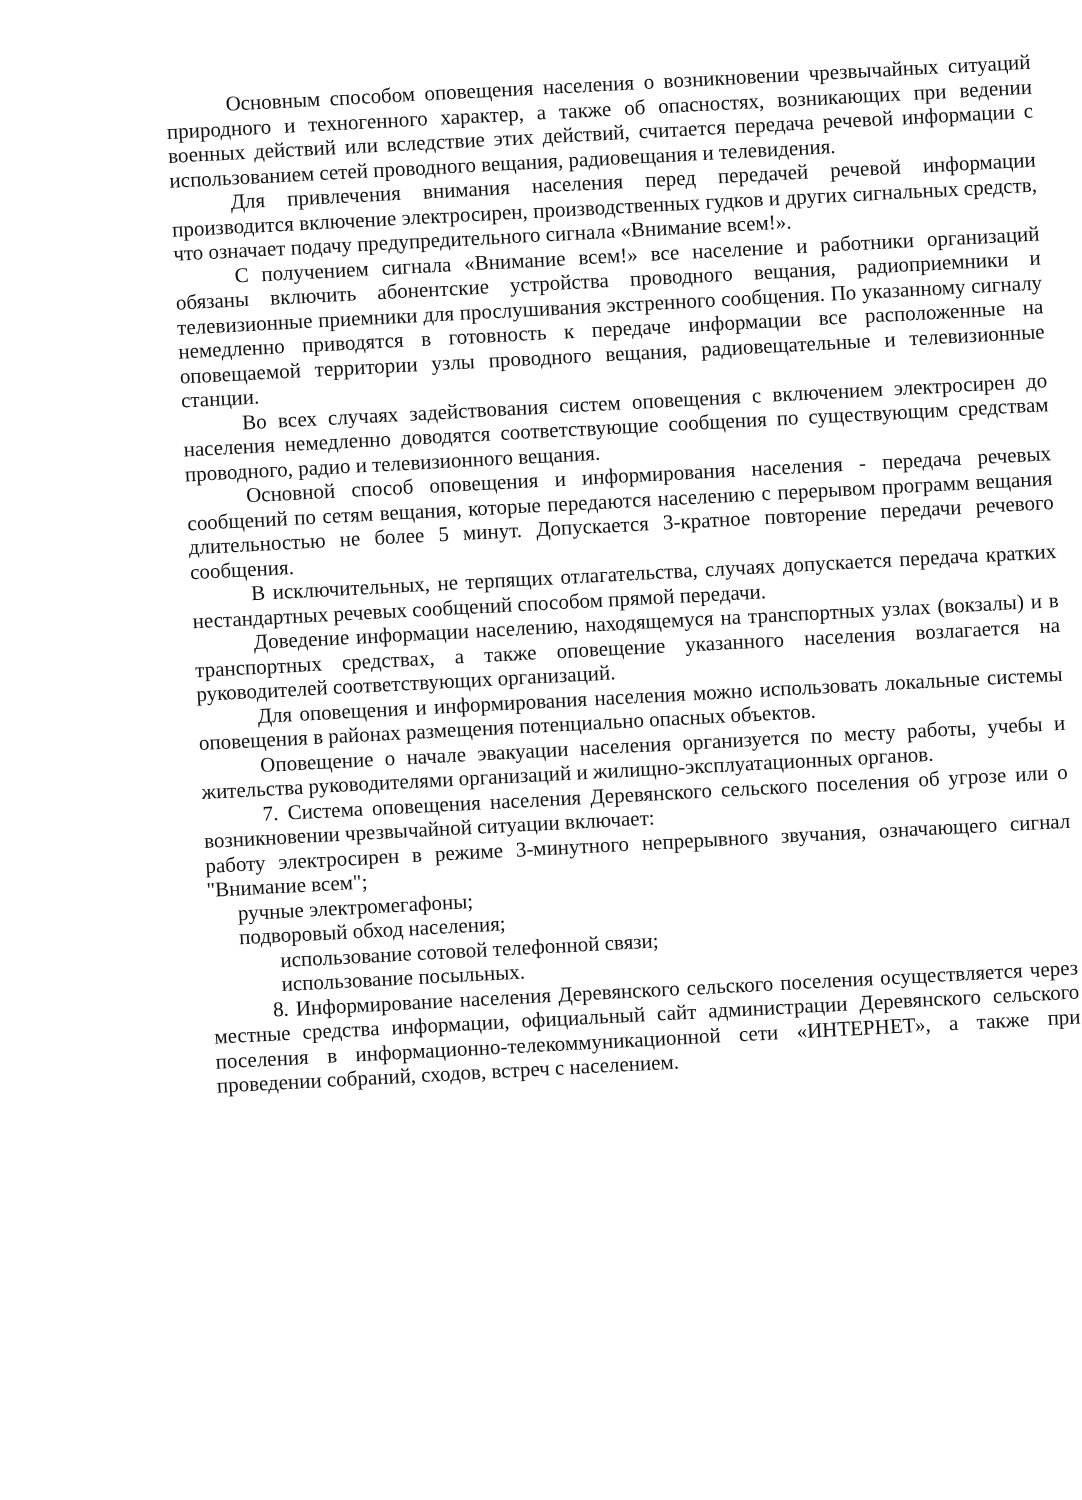Основным способом оповещения населения о возникновении чрезвычайных ситуаций природного и техногенного характер, а также об опасностях, возникающих при ведении военных действий или вследствие этих действий, считается передача речевой информации с использованием сетей проводного вещания, радиовещания и телевидения.
Для привлечения внимания населения перед передачей речевой информации производится включение электросирен, производственных гудков и других сигнальных средств, что означает подачу предупредительного сигнала «Внимание всем!».
С получением сигнала «Внимание всем!» все население и работники организаций обязаны включить абонентские устройства проводного вещания, радиоприемники и телевизионные приемники для прослушивания экстренного сообщения. По указанному сигналу немедленно приводятся в готовность к передаче информации все расположенные на оповещаемой территории узлы проводного вещания, радиовещательные и телевизионные станции.
Во всех случаях задействования систем оповещения с включением электросирен до населения немедленно доводятся соответствующие сообщения по существующим средствам проводного, радио и телевизионного вещания.
Основной способ оповещения и информирования населения - передача речевых сообщений по сетям вещания, которые передаются населению с перерывом программ вещания длительностью не более 5 минут. Допускается 3-кратное повторение передачи речевого сообщения.
В исключительных, не терпящих отлагательства, случаях допускается передача кратких нестандартных речевых сообщений способом прямой передачи.
Доведение информации населению, находящемуся на транспортных узлах (вокзалы) и в транспортных средствах, а также оповещение указанного населения возлагается на руководителей соответствующих организаций.
Для оповещения и информирования населения можно использовать локальные системы оповещения в районах размещения потенциально опасных объектов.
Оповещение о начале эвакуации населения организуется по месту работы, учебы и жительства руководителями организаций и жилищно-эксплуатационных органов.
7. Система оповещения населения Деревянского сельского поселения об угрозе или о возникновении чрезвычайной ситуации включает:
работу электросирен в режиме 3-минутного непрерывного звучания, означающего сигнал "Внимание всем";
ручные электромегафоны;
подворовый обход населения;
использование сотовой телефонной связи;
использование посыльных.
8. Информирование населения Деревянского сельского поселения осуществляется через местные средства информации, официальный сайт администрации Деревянского сельского поселения в информационно-телекоммуникационной сети «ИНТЕРНЕТ», а также при проведении собраний, сходов, встреч с населением.